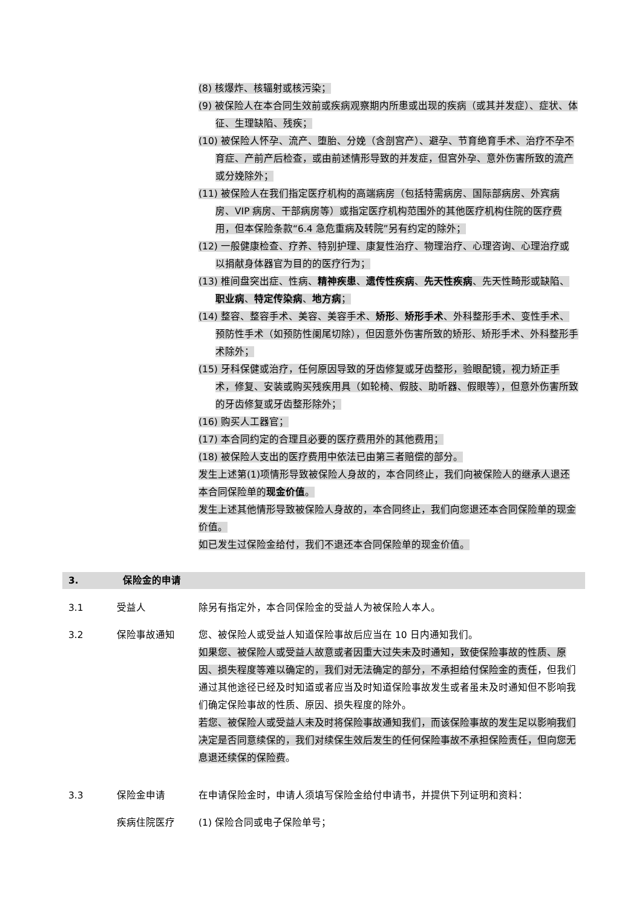(8) 核爆炸、核辐射或核污染；
(9) 被保险人在本合同生效前或疾病观察期内所患或出现的疾病（或其并发症）、症状、体征、生理缺陷、残疾；
(10) 被保险人怀孕、流产、堕胎、分娩（含剖宫产）、避孕、节育绝育手术、治疗不孕不育症、产前产后检查，或由前述情形导致的并发症，但宫外孕、意外伤害所致的流产或分娩除外；
(11) 被保险人在我们指定医疗机构的高端病房（包括特需病房、国际部病房、外宾病房、VIP 病房、干部病房等）或指定医疗机构范围外的其他医疗机构住院的医疗费用，但本保险条款“6.4 急危重病及转院”另有约定的除外；
(12) 一般健康检查、疗养、特别护理、康复性治疗、物理治疗、心理咨询、心理治疗或以捐献身体器官为目的的医疗行为；
(13) 椎间盘突出症、性病、精神疾患、遗传性疾病、先天性疾病、先天性畸形或缺陷、职业病、特定传染病、地方病；
(14) 整容、整容手术、美容、美容手术、矫形、矫形手术、外科整形手术、变性手术、预防性手术（如预防性阑尾切除），但因意外伤害所致的矫形、矫形手术、外科整形手术除外；
(15) 牙科保健或治疗，任何原因导致的牙齿修复或牙齿整形，验眼配镜，视力矫正手术，修复、安装或购买残疾用具（如轮椅、假肢、助听器、假眼等），但意外伤害所致的牙齿修复或牙齿整形除外；
(16) 购买人工器官；
(17) 本合同约定的合理且必要的医疗费用外的其他费用；
(18) 被保险人支出的医疗费用中依法已由第三者赔偿的部分。
发生上述第(1)项情形导致被保险人身故的，本合同终止，我们向被保险人的继承人退还本合同保险单的现金价值。
发生上述其他情形导致被保险人身故的，本合同终止，我们向您退还本合同保险单的现金价值。
如已发生过保险金给付，我们不退还本合同保险单的现金价值。
3. 保险金的申请
3.1 受益人 除另有指定外，本合同保险金的受益人为被保险人本人。
3.2 保险事故通知 您、被保险人或受益人知道保险事故后应当在 10 日内通知我们。
如果您、被保险人或受益人故意或者因重大过失未及时通知，致使保险事故的性质、原因、损失程度等难以确定的，我们对无法确定的部分，不承担给付保险金的责任，但我们通过其他途径已经及时知道或者应当及时知道保险事故发生或者虽未及时通知但不影响我们确定保险事故的性质、原因、损失程度的除外。
若您、被保险人或受益人未及时将保险事故通知我们，而该保险事故的发生足以影响我们决定是否同意续保的，我们对续保生效后发生的任何保险事故不承担保险责任，但向您无息退还续保的保险费。
3.3 保险金申请 在申请保险金时，申请人须填写保险金给付申请书，并提供下列证明和资料：
疾病住院医疗 (1) 保险合同或电子保险单号；